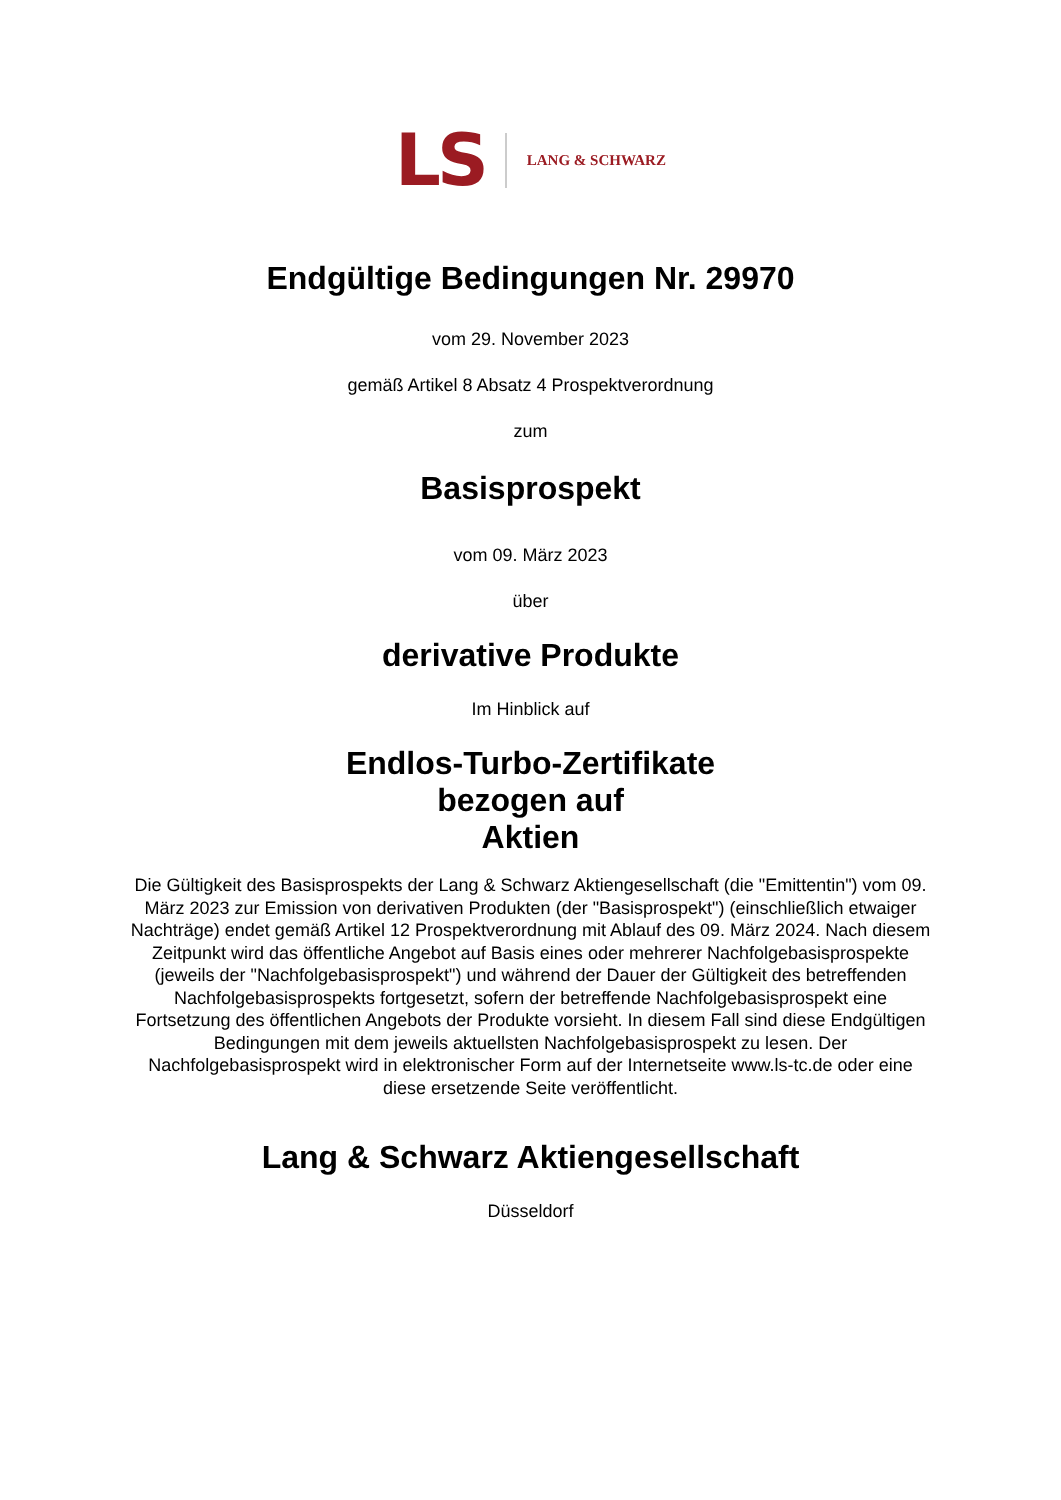LS LANG & SCHWARZ
Endgültige Bedingungen Nr. 29970
vom 29. November 2023
gemäß Artikel 8 Absatz 4 Prospektverordnung
zum
Basisprospekt
vom 09. März 2023
über
derivative Produkte
Im Hinblick auf
Endlos-Turbo-Zertifikate
bezogen auf
Aktien
Die Gültigkeit des Basisprospekts der Lang & Schwarz Aktiengesellschaft (die "Emittentin") vom 09. März 2023 zur Emission von derivativen Produkten (der "Basisprospekt") (einschließlich etwaiger Nachträge) endet gemäß Artikel 12 Prospektverordnung mit Ablauf des 09. März 2024. Nach diesem Zeitpunkt wird das öffentliche Angebot auf Basis eines oder mehrerer Nachfolgebasisprospekte (jeweils der "Nachfolgebasisprospekt") und während der Dauer der Gültigkeit des betreffenden Nachfolgebasisprospekts fortgesetzt, sofern der betreffende Nachfolgebasisprospekt eine Fortsetzung des öffentlichen Angebots der Produkte vorsieht. In diesem Fall sind diese Endgültigen Bedingungen mit dem jeweils aktuellsten Nachfolgebasisprospekt zu lesen. Der Nachfolgebasisprospekt wird in elektronischer Form auf der Internetseite www.ls-tc.de oder eine diese ersetzende Seite veröffentlicht.
Lang & Schwarz Aktiengesellschaft
Düsseldorf